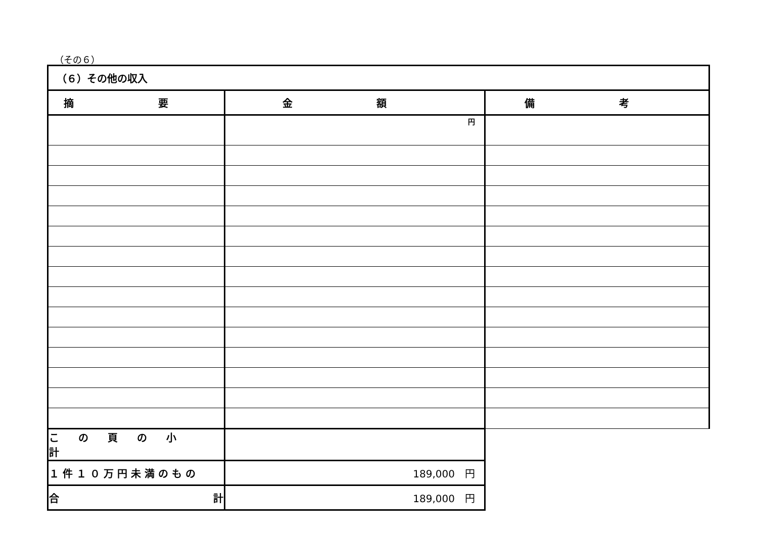（その６）
| （６）その他の収入 | | |
| 摘 要 | 金 額 | 備 考 |
| | 円 | |
| この頁の小計 | | |
| １件１０万円未満のもの | 189,000 円 | |
| 合 計 | 189,000 円 | |